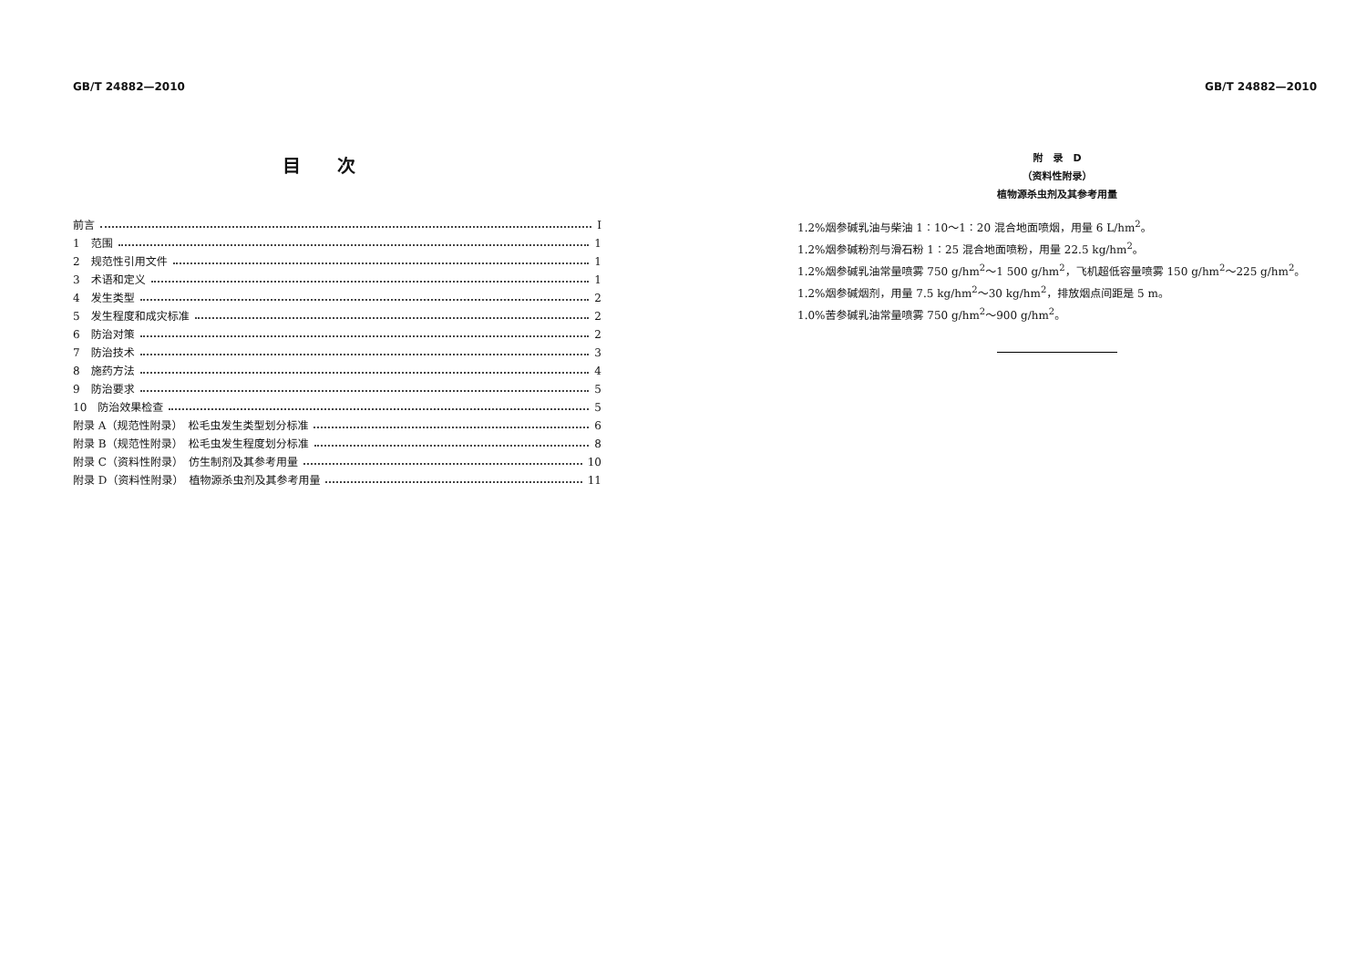GB/T 24882—2010
目次
前言 Ⅰ
1　范围 1
2　规范性引用文件 1
3　术语和定义 1
4　发生类型 2
5　发生程度和成灾标准 2
6　防治对策 2
7　防治技术 3
8　施药方法 4
9　防治要求 5
10　防治效果检查 5
附录 A（规范性附录）　松毛虫发生类型划分标准 6
附录 B（规范性附录）　松毛虫发生程度划分标准 8
附录 C（资料性附录）　仿生制剂及其参考用量 10
附录 D（资料性附录）　植物源杀虫剂及其参考用量 11
GB/T 24882—2010
附　录　D
（资料性附录）
植物源杀虫剂及其参考用量
1.2%烟参碱乳油与柴油 1∶10～1∶20 混合地面喷烟，用量 6 L/hm<sup>2</sup>。
1.2%烟参碱粉剂与滑石粉 1∶25 混合地面喷粉，用量 22.5 kg/hm<sup>2</sup>。
1.2%烟参碱乳油常量喷雾 750 g/hm<sup>2</sup>～1 500 g/hm<sup>2</sup>，飞机超低容量喷雾 150 g/hm<sup>2</sup>～225 g/hm<sup>2</sup>。
1.2%烟参碱烟剂，用量 7.5 kg/hm<sup>2</sup>～30 kg/hm<sup>2</sup>，排放烟点间距是 5 m。
1.0%苦参碱乳油常量喷雾 750 g/hm<sup>2</sup>～900 g/hm<sup>2</sup>。